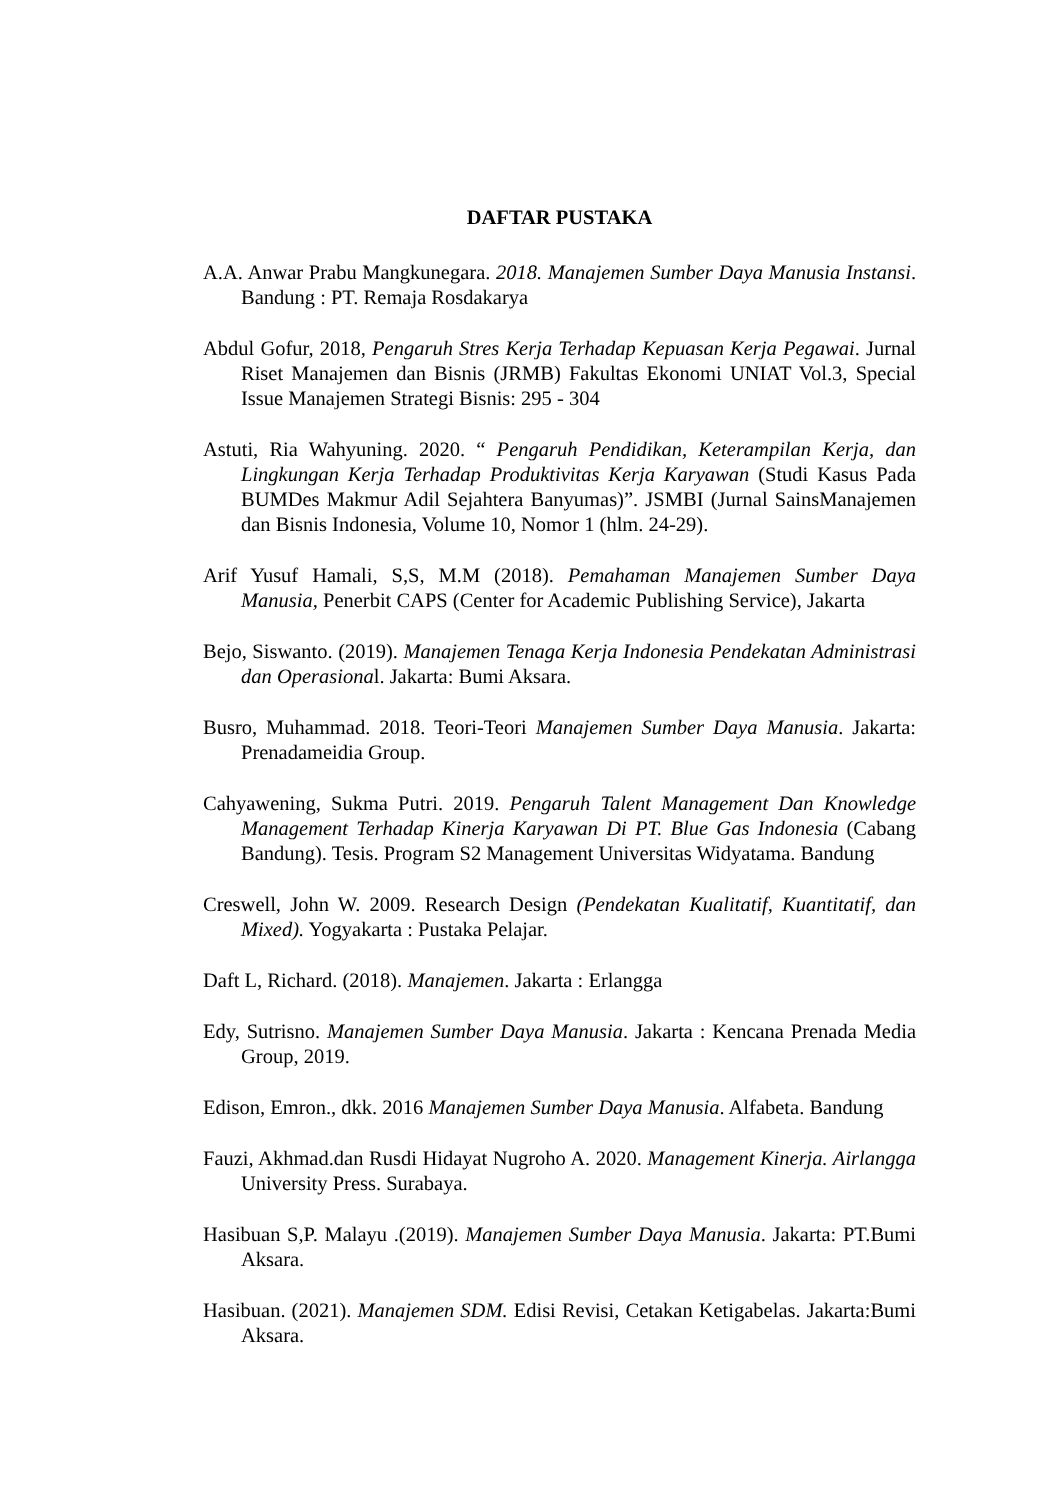DAFTAR PUSTAKA
A.A. Anwar Prabu Mangkunegara. 2018. Manajemen Sumber Daya Manusia Instansi. Bandung : PT. Remaja Rosdakarya
Abdul Gofur, 2018, Pengaruh Stres Kerja Terhadap Kepuasan Kerja Pegawai. Jurnal Riset Manajemen dan Bisnis (JRMB) Fakultas Ekonomi UNIAT Vol.3, Special Issue Manajemen Strategi Bisnis: 295 - 304
Astuti, Ria Wahyuning. 2020. “ Pengaruh Pendidikan, Keterampilan Kerja, dan Lingkungan Kerja Terhadap Produktivitas Kerja Karyawan (Studi Kasus Pada BUMDes Makmur Adil Sejahtera Banyumas)”. JSMBI (Jurnal SainsManajemen dan Bisnis Indonesia, Volume 10, Nomor 1 (hlm. 24-29).
Arif Yusuf Hamali, S,S, M.M (2018). Pemahaman Manajemen Sumber Daya Manusia, Penerbit CAPS (Center for Academic Publishing Service), Jakarta
Bejo, Siswanto. (2019). Manajemen Tenaga Kerja Indonesia Pendekatan Administrasi dan Operasional. Jakarta: Bumi Aksara.
Busro, Muhammad. 2018. Teori-Teori Manajemen Sumber Daya Manusia. Jakarta: Prenadameidia Group.
Cahyawening, Sukma Putri. 2019. Pengaruh Talent Management Dan Knowledge Management Terhadap Kinerja Karyawan Di PT. Blue Gas Indonesia (Cabang Bandung). Tesis. Program S2 Management Universitas Widyatama. Bandung
Creswell, John W. 2009. Research Design (Pendekatan Kualitatif, Kuantitatif, dan Mixed). Yogyakarta : Pustaka Pelajar.
Daft L, Richard. (2018). Manajemen. Jakarta : Erlangga
Edy, Sutrisno. Manajemen Sumber Daya Manusia. Jakarta : Kencana Prenada Media Group, 2019.
Edison, Emron., dkk. 2016 Manajemen Sumber Daya Manusia. Alfabeta. Bandung
Fauzi, Akhmad.dan Rusdi Hidayat Nugroho A. 2020. Management Kinerja. Airlangga University Press. Surabaya.
Hasibuan S,P. Malayu .(2019). Manajemen Sumber Daya Manusia. Jakarta: PT.Bumi Aksara.
Hasibuan. (2021). Manajemen SDM. Edisi Revisi, Cetakan Ketigabelas. Jakarta:Bumi Aksara.